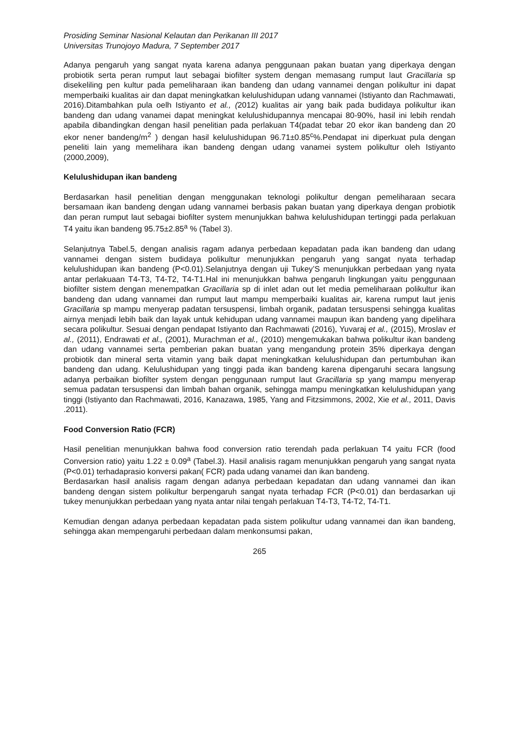Prosiding Seminar Nasional Kelautan dan Perikanan III 2017
Universitas Trunojoyo Madura, 7 September 2017
Adanya pengaruh yang sangat nyata karena adanya penggunaan pakan buatan yang diperkaya dengan probiotik serta peran rumput laut sebagai biofilter system dengan memasang rumput laut Gracillaria sp disekeliling pen kultur pada pemeliharaan ikan bandeng dan udang vannamei dengan polikultur ini dapat memperbaiki kualitas air dan dapat meningkatkan kelulushidupan udang vannamei (Istiyanto dan Rachmawati, 2016).Ditambahkan pula oelh Istiyanto et al., (2012) kualitas air yang baik pada budidaya polikultur ikan bandeng dan udang vanamei dapat meningkat kelulushidupannya mencapai 80-90%, hasil ini lebih rendah apabila dibandingkan dengan hasil penelitian pada perlakuan T4(padat tebar 20 ekor ikan bandeng dan 20 ekor nener bandeng/m<sup>2</sup> ) dengan hasil kelulushidupan 96.71±0.85<sup>c</sup>%.Pendapat ini diperkuat pula dengan peneliti lain yang memelihara ikan bandeng dengan udang vanamei system polikultur oleh Istiyanto (2000,2009),
Kelulushidupan ikan bandeng
Berdasarkan hasil penelitian dengan menggunakan teknologi polikultur dengan pemeliharaan secara bersamaan ikan bandeng dengan udang vannamei berbasis pakan buatan yang diperkaya dengan probiotik dan peran rumput laut sebagai biofilter system menunjukkan bahwa kelulushidupan tertinggi pada perlakuan T4 yaitu ikan bandeng 95.75±2.85<sup>a</sup> % (Tabel 3).
Selanjutnya Tabel.5, dengan analisis ragam adanya perbedaan kepadatan pada ikan bandeng dan udang vannamei dengan sistem budidaya polikultur menunjukkan pengaruh yang sangat nyata terhadap kelulushidupan ikan bandeng (P<0.01).Selanjutnya dengan uji Tukey’S menunjukkan perbedaan yang nyata antar perlakuaan T4-T3, T4-T2, T4-T1.Hal ini menunjukkan bahwa pengaruh lingkungan yaitu penggunaan biofilter sistem dengan menempatkan Gracillaria sp di inlet adan out let media pemeliharaan polikultur ikan bandeng dan udang vannamei dan rumput laut mampu memperbaiki kualitas air, karena rumput laut jenis Gracillaria sp mampu menyerap padatan tersuspensi, limbah organik, padatan tersuspensi sehingga kualitas airnya menjadi lebih baik dan layak untuk kehidupan udang vannamei maupun ikan bandeng yang dipelihara secara polikultur. Sesuai dengan pendapat Istiyanto dan Rachmawati (2016), Yuvaraj et al., (2015), Mroslav et al., (2011), Endrawati et al., (2001), Murachman et al., (2010) mengemukakan bahwa polikultur ikan bandeng dan udang vannamei serta pemberian pakan buatan yang mengandung protein 35% diperkaya dengan probiotik dan mineral serta vitamin yang baik dapat meningkatkan kelulushidupan dan pertumbuhan ikan bandeng dan udang. Kelulushidupan yang tinggi pada ikan bandeng karena dipengaruhi secara langsung adanya perbaikan biofilter system dengan penggunaan rumput laut Gracillaria sp yang mampu menyerap semua padatan tersuspensi dan limbah bahan organik, sehingga mampu meningkatkan kelulushidupan yang tinggi (Istiyanto dan Rachmawati, 2016, Kanazawa, 1985, Yang and Fitzsimmons, 2002, Xie et al., 2011, Davis .2011).
Food Conversion Ratio (FCR)
Hasil penelitian menunjukkan bahwa food conversion ratio terendah pada perlakuan T4 yaitu FCR (food Conversion ratio) yaitu 1.22 ± 0.09<sup>a</sup> (Tabel.3). Hasil analisis ragam menunjukkan pengaruh yang sangat nyata (P<0.01) terhadaprasio konversi pakan( FCR) pada udang vanamei dan ikan bandeng.
Berdasarkan hasil analisis ragam dengan adanya perbedaan kepadatan dan udang vannamei dan ikan bandeng dengan sistem polikultur berpengaruh sangat nyata terhadap FCR (P<0.01) dan berdasarkan uji tukey menunjukkan perbedaan yang nyata antar nilai tengah perlakuan T4-T3, T4-T2, T4-T1.
Kemudian dengan adanya perbedaan kepadatan pada sistem polikultur udang vannamei dan ikan bandeng, sehingga akan mempengaruhi perbedaan dalam menkonsumsi pakan,
265